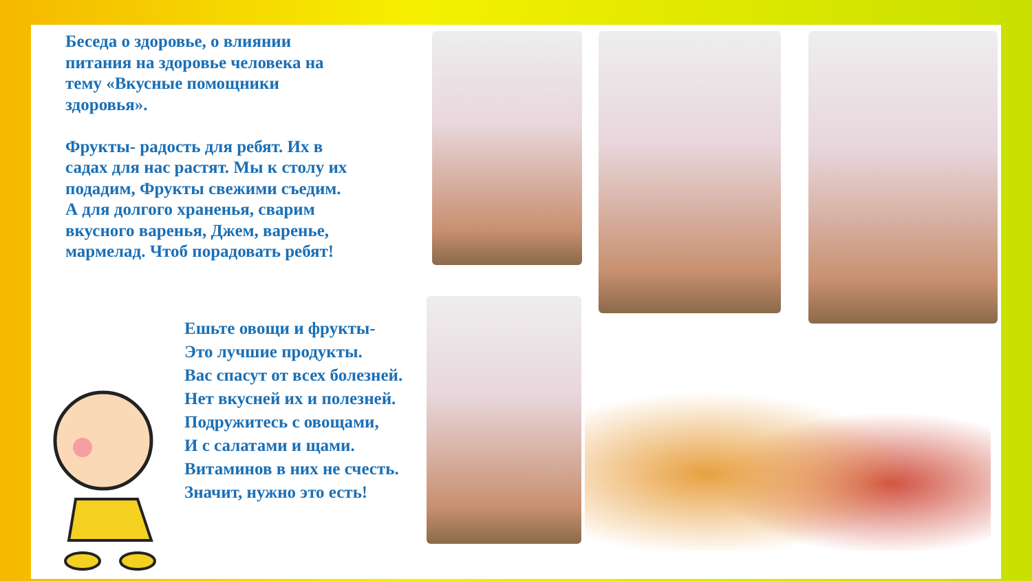Беседа о здоровье, о влиянии питания на здоровье человека на тему «Вкусные помощники здоровья».
Фрукты- радость для ребят. Их в садах для нас растят. Мы к столу их подадим, Фрукты свежими съедим. А для долгого храненья, сварим вкусного варенья, Джем, варенье, мармелад. Чтоб порадовать ребят!
Ешьте овощи и фрукты-
Это лучшие продукты.
Вас спасут от всех болезней.
Нет вкусней их и полезней.
Подружитесь с овощами,
И с салатами и щами.
Витаминов в них не счесть.
Значит, нужно это есть!